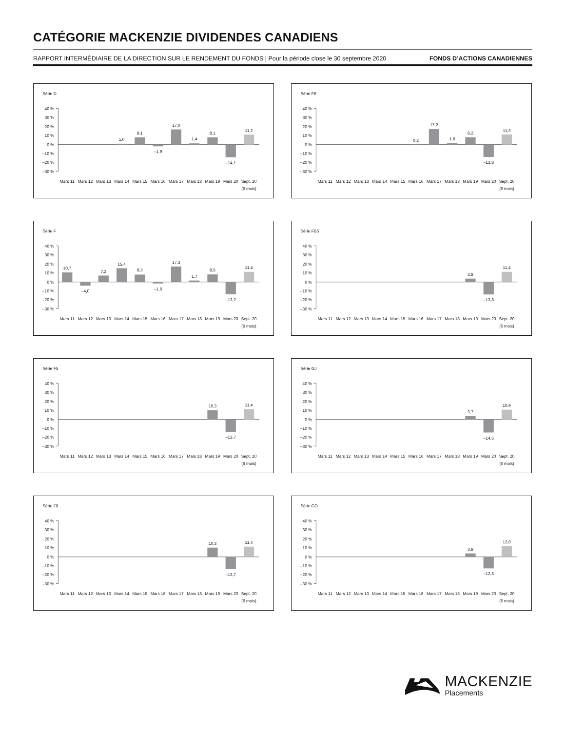CATÉGORIE MACKENZIE DIVIDENDES CANADIENS
RAPPORT INTERMÉDIAIRE DE LA DIRECTION SUR LE RENDEMENT DU FONDS | Pour la période close le 30 septembre 2020 FONDS D’ACTIONS CANADIENNES
Série D
40 %
30 %
20 %
10 %
0 %
–10 %
–20 %
–30 %
1,0
8,1
–1,9
17,0
1,4
8,1
–14,1
11,2
Mars 11
Mars 12
Mars 13
Mars 14
Mars 15
Mars 16
Mars 17
Mars 18
Mars 19
Mars 20
Sept. 20
(6 mois)
Série FB
40 %
30 %
20 %
10 %
0 %
–10 %
–20 %
–30 %
0,2
17,2
1,6
8,2
–13,8
11,3
Mars 11
Mars 12
Mars 13
Mars 14
Mars 15
Mars 16
Mars 17
Mars 18
Mars 19
Mars 20
Sept. 20
(6 mois)
Série F
40 %
30 %
20 %
10 %
0 %
–10 %
–20 %
–30 %
10,7
–4,0
7,2
15,4
8,3
–1,6
17,3
1,7
8,5
–13,7
11,4
Mars 11
Mars 12
Mars 13
Mars 14
Mars 15
Mars 16
Mars 17
Mars 18
Mars 19
Mars 20
Sept. 20
(6 mois)
Série FB5
40 %
30 %
20 %
10 %
0 %
–10 %
–20 %
–30 %
3,8
–13,8
11,4
Mars 11
Mars 12
Mars 13
Mars 14
Mars 15
Mars 16
Mars 17
Mars 18
Mars 19
Mars 20
Sept. 20
(6 mois)
Série F5
40 %
30 %
20 %
10 %
0 %
–10 %
–20 %
–30 %
10,3
–13,7
11,4
Mars 11
Mars 12
Mars 13
Mars 14
Mars 15
Mars 16
Mars 17
Mars 18
Mars 19
Mars 20
Sept. 20
(6 mois)
Série GJ
40 %
30 %
20 %
10 %
0 %
–10 %
–20 %
–30 %
3,7
–14,5
10,9
Mars 11
Mars 12
Mars 13
Mars 14
Mars 15
Mars 16
Mars 17
Mars 18
Mars 19
Mars 20
Sept. 20
(6 mois)
Série F8
40 %
30 %
20 %
10 %
0 %
–10 %
–20 %
–30 %
10,3
–13,7
11,4
Mars 11
Mars 12
Mars 13
Mars 14
Mars 15
Mars 16
Mars 17
Mars 18
Mars 19
Mars 20
Sept. 20
(6 mois)
Série GO
40 %
30 %
20 %
10 %
0 %
–10 %
–20 %
–30 %
3,9
–12,8
12,0
Mars 11
Mars 12
Mars 13
Mars 14
Mars 15
Mars 16
Mars 17
Mars 18
Mars 19
Mars 20
Sept. 20
(6 mois)
MACKENZIE
Placements